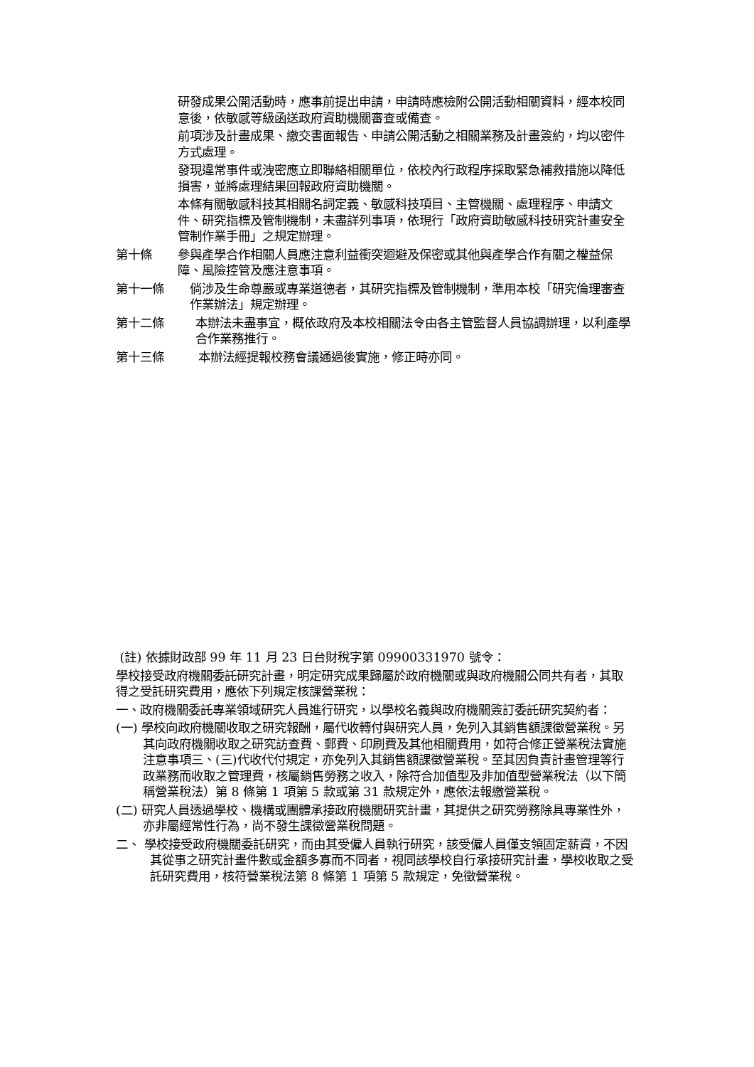研發成果公開活動時，應事前提出申請，申請時應檢附公開活動相關資料，經本校同意後，依敏感等級函送政府資助機關審查或備查。
前項涉及計畫成果、繳交書面報告、申請公開活動之相關業務及計畫簽約，均以密件方式處理。
發現違常事件或洩密應立即聯絡相關單位，依校內行政程序採取緊急補救措施以降低損害，並將處理結果回報政府資助機關。
本條有關敏感科技其相關名詞定義、敏感科技項目、主管機關、處理程序、申請文件、研究指標及管制機制，未盡詳列事項，依現行「政府資助敏感科技研究計畫安全管制作業手冊」之規定辦理。
第十條 參與產學合作相關人員應注意利益衝突迴避及保密或其他與產學合作有關之權益保障、風險控管及應注意事項。
第十一條 倘涉及生命尊嚴或專業道德者，其研究指標及管制機制，準用本校「研究倫理審查作業辦法」規定辦理。
第十二條 本辦法未盡事宜，概依政府及本校相關法令由各主管監督人員協調辦理，以利產學合作業務推行。
第十三條 本辦法經提報校務會議通過後實施，修正時亦同。
(註) 依據財政部 99 年 11 月 23 日台財稅字第 09900331970 號令：
學校接受政府機關委託研究計畫，明定研究成果歸屬於政府機關或與政府機關公同共有者，其取得之受託研究費用，應依下列規定核課營業稅：
一、政府機關委託專業領域研究人員進行研究，以學校名義與政府機關簽訂委託研究契約者：
(一) 學校向政府機關收取之研究報酬，屬代收轉付與研究人員，免列入其銷售額課徵營業稅。另其向政府機關收取之研究訪查費、郵費、印刷費及其他相關費用，如符合修正營業稅法實施注意事項三、(三)代收代付規定，亦免列入其銷售額課徵營業稅。至其因負責計畫管理等行政業務而收取之管理費，核屬銷售勞務之收入，除符合加值型及非加值型營業稅法（以下簡稱營業稅法）第 8 條第 1 項第 5 款或第 31 款規定外，應依法報繳營業稅。
(二) 研究人員透過學校、機構或團體承接政府機關研究計畫，其提供之研究勞務除具專業性外，亦非屬經常性行為，尚不發生課徵營業稅問題。
二、 學校接受政府機關委託研究，而由其受僱人員執行研究，該受僱人員僅支領固定薪資，不因其從事之研究計畫件數或金額多寡而不同者，視同該學校自行承接研究計畫，學校收取之受託研究費用，核符營業稅法第 8 條第 1 項第 5 款規定，免徵營業稅。